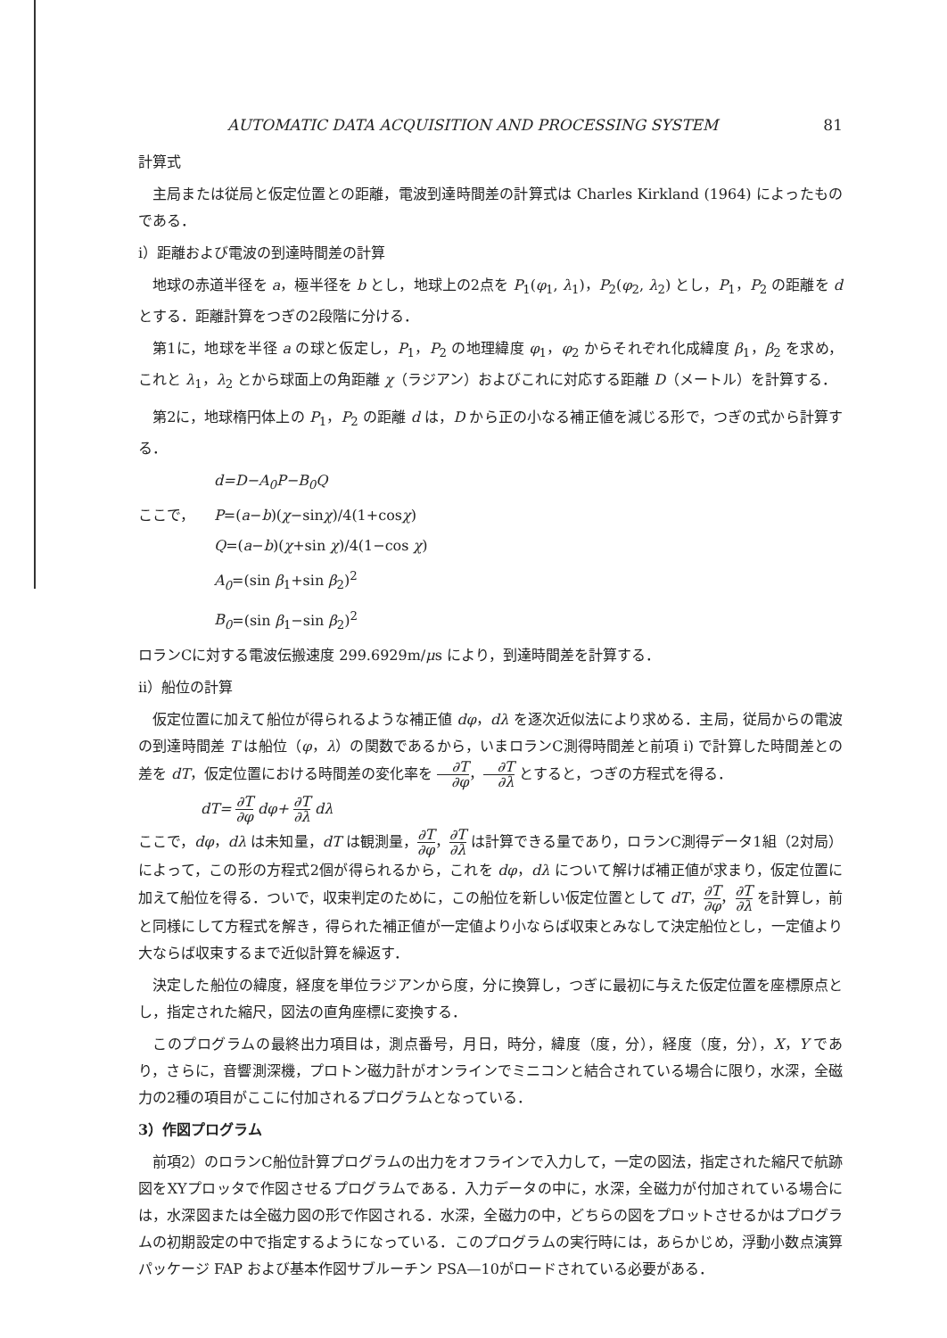AUTOMATIC DATA ACQUISITION AND PROCESSING SYSTEM 81
計算式
主局または従局と仮定位置との距離，電波到達時間差の計算式は Charles Kirkland (1964) によったものである．
i）距離および電波の到達時間差の計算
地球の赤道半径を a，極半径を b とし，地球上の2点を P<sub>1</sub>(φ<sub>1</sub>, λ<sub>1</sub>)，P<sub>2</sub>(φ<sub>2</sub>, λ<sub>2</sub>) とし，P<sub>1</sub>，P<sub>2</sub> の距離を d とする．距離計算をつぎの2段階に分ける．
第1に，地球を半径 a の球と仮定し，P<sub>1</sub>，P<sub>2</sub> の地理緯度 φ<sub>1</sub>，φ<sub>2</sub> からそれぞれ化成緯度 β<sub>1</sub>，β<sub>2</sub> を求め，これと λ<sub>1</sub>，λ<sub>2</sub> とから球面上の角距離 χ（ラジアン）およびこれに対応する距離 D（メートル）を計算する．
第2に，地球楕円体上の P<sub>1</sub>，P<sub>2</sub> の距離 d は，D から正の小なる補正値を減じる形で，つぎの式から計算する．
d=D−A<sub>0</sub>P−B<sub>0</sub>Q
ここで， P =(a − b)(χ −sin χ)/4(1+cos χ)
Q=(a−b)(χ+sin χ)/4(1−cos χ)
A<sub>0</sub>=(sin β<sub>1</sub>+sin β<sub>2</sub>)<sup>2</sup>
B<sub>0</sub>=(sin β<sub>1</sub>−sin β<sub>2</sub>)<sup>2</sup>
ロランCに対する電波伝搬速度 299.6929m/μs により，到達時間差を計算する．
ii）船位の計算
仮定位置に加えて船位が得られるような補正値 dφ，dλ を逐次近似法により求める．主局，従局からの電波の到達時間差 T は船位（φ，λ）の関数であるから，いまロランC測得時間差と前項 i) で計算した時間差との差を dT，仮定位置における時間差の変化率を ∂T ∂φ，∂T ∂λ とすると，つぎの方程式を得る．
dT= ∂T ∂φ dφ+ ∂T ∂λ dλ
ここで，dφ，dλ は未知量，dT は観測量，∂T ∂φ，∂T ∂λ は計算できる量であり，ロランC測得データ1組（2対局）によって，この形の方程式2個が得られるから，これを dφ，dλ について解けば補正値が求まり，仮定位置に加えて船位を得る．ついで，収束判定のために，この船位を新しい仮定位置として dT，∂T ∂φ，∂T ∂λ を計算し，前と同様にして方程式を解き，得られた補正値が一定値より小ならば収束とみなして決定船位とし，一定値より大ならば収束するまで近似計算を繰返す．
決定した船位の緯度，経度を単位ラジアンから度，分に換算し，つぎに最初に与えた仮定位置を座標原点とし，指定された縮尺，図法の直角座標に変換する．
このプログラムの最終出力項目は，測点番号，月日，時分，緯度（度，分），経度（度，分），X，Y であり，さらに，音響測深機，プロトン磁力計がオンラインでミニコンと結合されている場合に限り，水深，全磁力の2種の項目がここに付加されるプログラムとなっている．
3）作図プログラム
前項2）のロランC船位計算プログラムの出力をオフラインで入力して，一定の図法，指定された縮尺で航跡図をXYプロッタで作図させるプログラムである．入力データの中に，水深，全磁力が付加されている場合には，水深図または全磁力図の形で作図される．水深，全磁力の中，どちらの図をプロットさせるかはプログラムの初期設定の中で指定するようになっている．このプログラムの実行時には，あらかじめ，浮動小数点演算パッケージ FAP および基本作図サブルーチン PSA—10がロードされている必要がある．